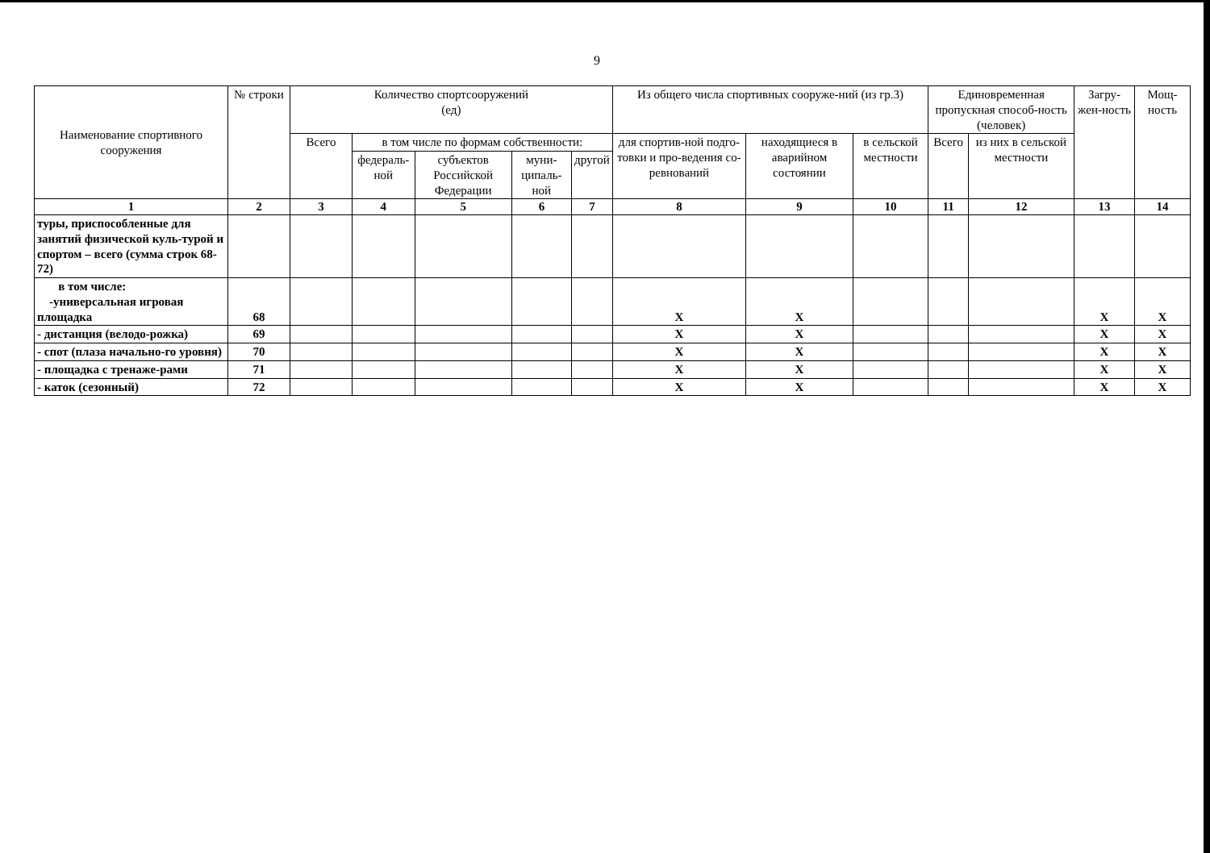9
| Наименование спортивного сооружения | № строки | Количество спортсооружений (ед) | | | | | Из общего числа спортивных сооруже-ний (из гр.3) | | | Единовременная пропускная способ-ность (человек) | | Загру-жен-ность | Мощ-ность |
| --- | --- | --- | --- | --- | --- | --- | --- | --- | --- | --- | --- | --- | --- |
| | | Всего | в том числе по формам собственности: | | | | для спортив-ной подго-товки и про-ведения со-ревнований | находящиеся в аварийном состоянии | в сельской местности | Всего | из них в сельской местности | | |
| | | | федераль-ной | субъектов Российской Федерации | муни-ципаль-ной | другой | | | | | | | |
| 1 | 2 | 3 | 4 | 5 | 6 | 7 | 8 | 9 | 10 | 11 | 12 | 13 | 14 |
| туры, приспособленные для занятий физической куль-турой и спортом – всего (сумма строк 68-72) | | | | | | | | | | | | | |
| в том числе: -универсальная игровая площадка | 68 | | | | | | X | X | | | | X | X |
| - дистанция (велодо-рожка) | 69 | | | | | | X | X | | | | X | X |
| - спот (плаза начально-го уровня) | 70 | | | | | | X | X | | | | X | X |
| - площадка с тренаже-рами | 71 | | | | | | X | X | | | | X | X |
| - каток (сезонный) | 72 | | | | | | X | X | | | | X | X |